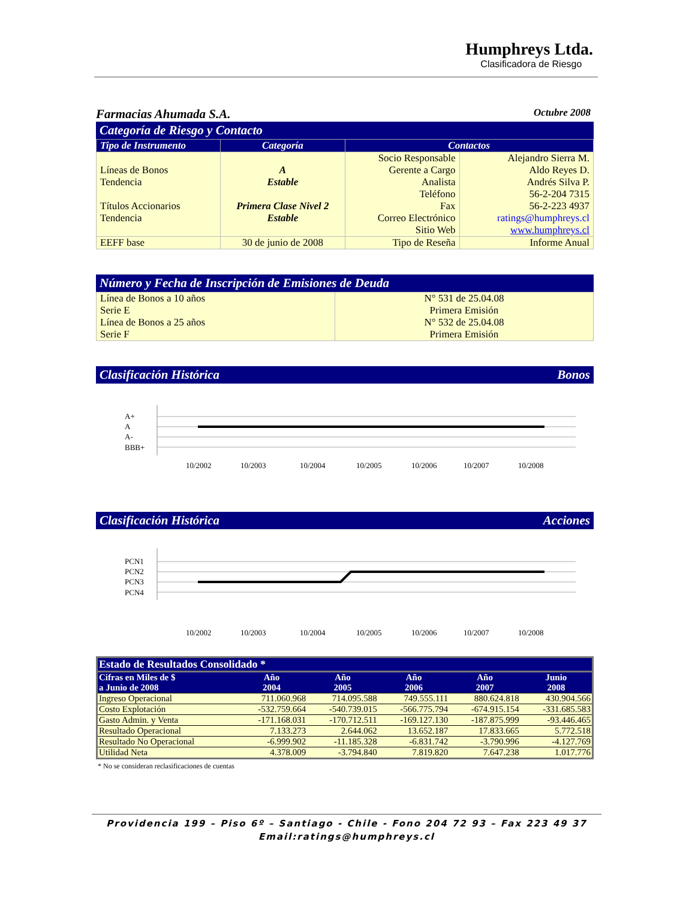Humphreys Ltda.
Clasificadora de Riesgo
Farmacias Ahumada S.A. Octubre 2008
Categoría de Riesgo y Contacto
| Tipo de Instrumento | Categoría | Contactos | |
| --- | --- | --- | --- |
| Líneas de Bonos Tendencia Títulos Accionarios Tendencia | A Estable Primera Clase Nivel 2 Estable | Socio Responsable Gerente a Cargo Analista Teléfono Fax Correo Electrónico Sitio Web | Alejandro Sierra M. Aldo Reyes D. Andrés Silva P. 56-2-204 7315 56-2-223 4937 ratings@humphreys.cl www.humphreys.cl |
| EEFF base | 30 de junio de 2008 | Tipo de Reseña | Informe Anual |
Número y Fecha de Inscripción de Emisiones de Deuda
| Línea de Bonos a 10 años Serie E Línea de Bonos a 25 años Serie F | N° 531 de 25.04.08 Primera Emisión N° 532 de 25.04.08 Primera Emisión |
Clasificación Histórica Bonos
A+
A
A-
BBB+
10/2002
10/2003
10/2004
10/2005
10/2006
10/2007
10/2008
Clasificación Histórica Acciones
PCN1
PCN2
PCN3
PCN4
10/2002
10/2003
10/2004
10/2005
10/2006
10/2007
10/2008
| Estado de Resultados Consolidado * | | | | | |
| --- | --- | --- | --- | --- | --- |
| Cifras en Miles de $ a Junio de 2008 | Año 2004 | Año 2005 | Año 2006 | Año 2007 | Junio 2008 |
| Ingreso Operacional | 711.060.968 | 714.095.588 | 749.555.111 | 880.624.818 | 430.904.566 |
| Costo Explotación | -532.759.664 | -540.739.015 | -566.775.794 | -674.915.154 | -331.685.583 |
| Gasto Admin. y Venta | -171.168.031 | -170.712.511 | -169.127.130 | -187.875.999 | -93.446.465 |
| Resultado Operacional | 7.133.273 | 2.644.062 | 13.652.187 | 17.833.665 | 5.772.518 |
| Resultado No Operacional | -6.999.902 | -11.185.328 | -6.831.742 | -3.790.996 | -4.127.769 |
| Utilidad Neta | 4.378.009 | -3.794.840 | 7.819.820 | 7.647.238 | 1.017.776 |
* No se consideran reclasificaciones de cuentas
Providencia 199 – Piso 6º – Santiago - Chile - Fono 204 72 93 – Fax 223 49 37
Email:ratings@humphreys.cl